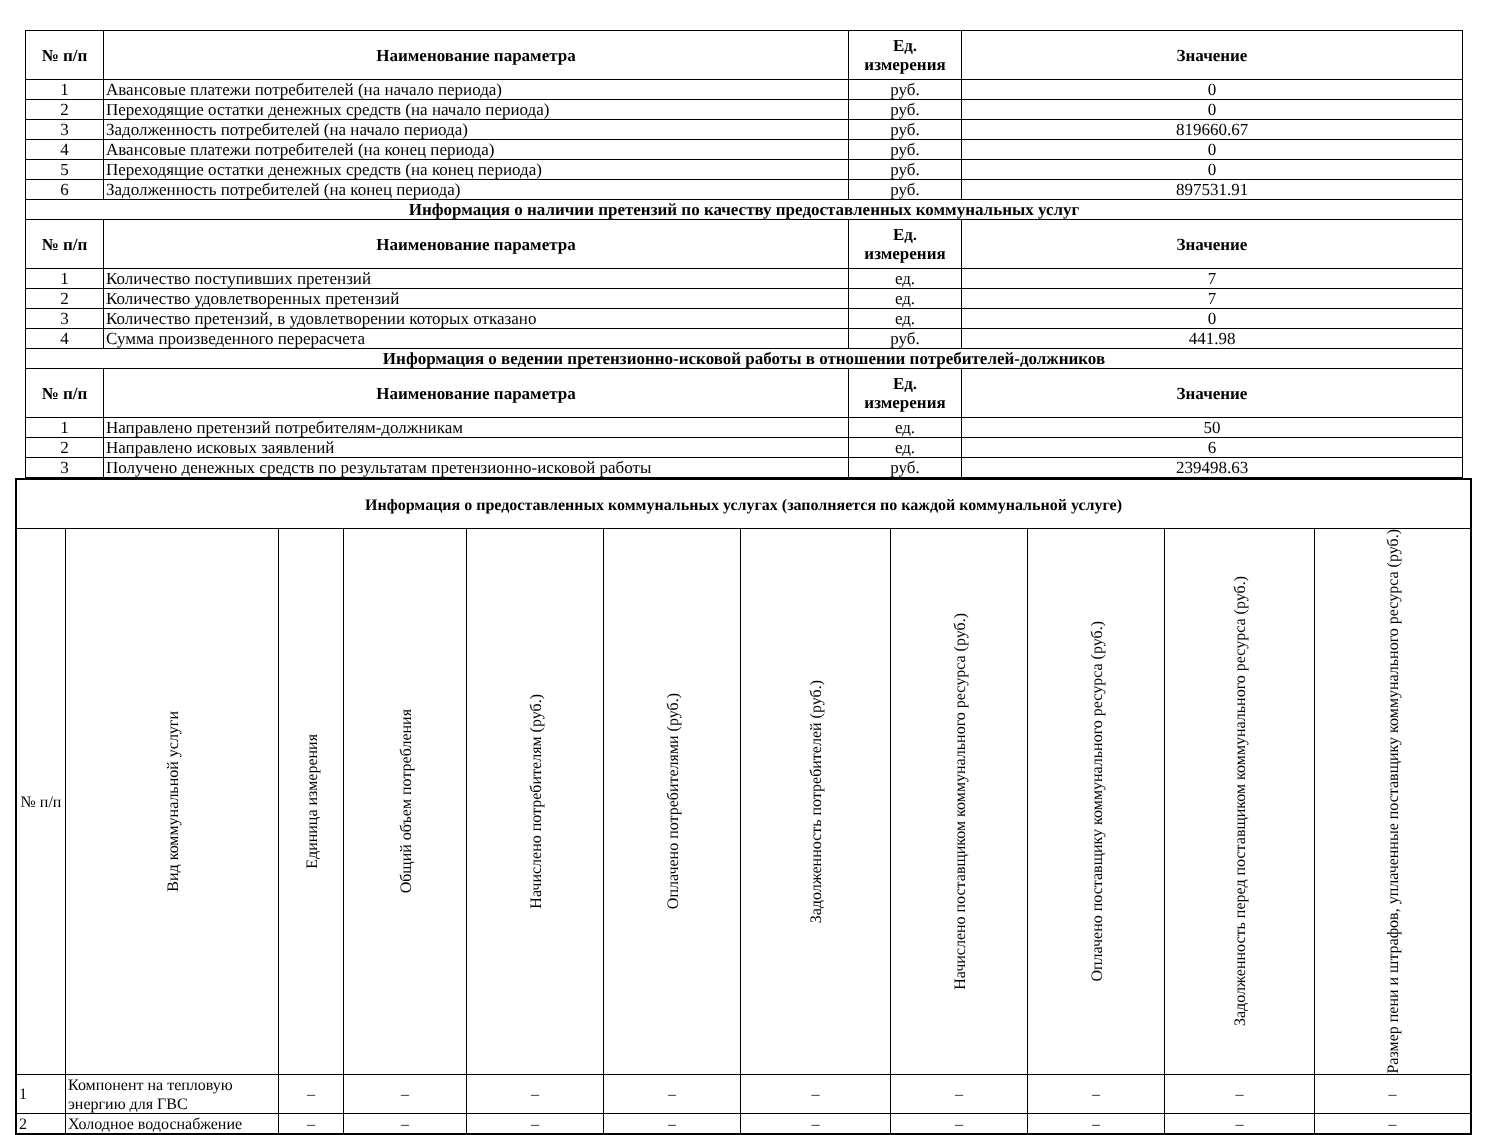| № п/п | Наименование параметра | Ед. измерения | Значение |
| --- | --- | --- | --- |
| 1 | Авансовые платежи потребителей (на начало периода) | руб. | 0 |
| 2 | Переходящие остатки денежных средств (на начало периода) | руб. | 0 |
| 3 | Задолженность потребителей (на начало периода) | руб. | 819660.67 |
| 4 | Авансовые платежи потребителей (на конец периода) | руб. | 0 |
| 5 | Переходящие остатки денежных средств (на конец периода) | руб. | 0 |
| 6 | Задолженность потребителей (на конец периода) | руб. | 897531.91 |
| Информация о наличии претензий по качеству предоставленных коммунальных услуг | | | |
| № п/п | Наименование параметра | Ед. измерения | Значение |
| 1 | Количество поступивших претензий | ед. | 7 |
| 2 | Количество удовлетворенных претензий | ед. | 7 |
| 3 | Количество претензий, в удовлетворении которых отказано | ед. | 0 |
| 4 | Сумма произведенного перерасчета | руб. | 441.98 |
| Информация о ведении претензионно-исковой работы в отношении потребителей-должников | | | |
| № п/п | Наименование параметра | Ед. измерения | Значение |
| 1 | Направлено претензий потребителям-должникам | ед. | 50 |
| 2 | Направлено исковых заявлений | ед. | 6 |
| 3 | Получено денежных средств по результатам претензионно-исковой работы | руб. | 239498.63 |
| Информация о предоставленных коммунальных услугах (заполняется по каждой коммунальной услуге) | | | | | | | | | | |
| --- | --- | --- | --- | --- | --- | --- | --- | --- | --- | --- |
| № п/п | Вид коммунальной услуги | Единица измерения | Общий объем потребления | Начислено потребителям (руб.) | Оплачено потребителями (руб.) | Задолженность потребителей (руб.) | Начислено поставщиком коммунального ресурса (руб.) | Оплачено поставщику коммунального ресурса (руб.) | Задолженность перед поставщиком коммунального ресурса (руб.) | Размер пени и штрафов, уплаченные поставщику коммунального ресурса (руб.) |
| 1 | Компонент на тепловую энергию для ГВС | – | – | – | – | – | – | – | – | – |
| 2 | Холодное водоснабжение | – | – | – | – | – | – | – | – | – |